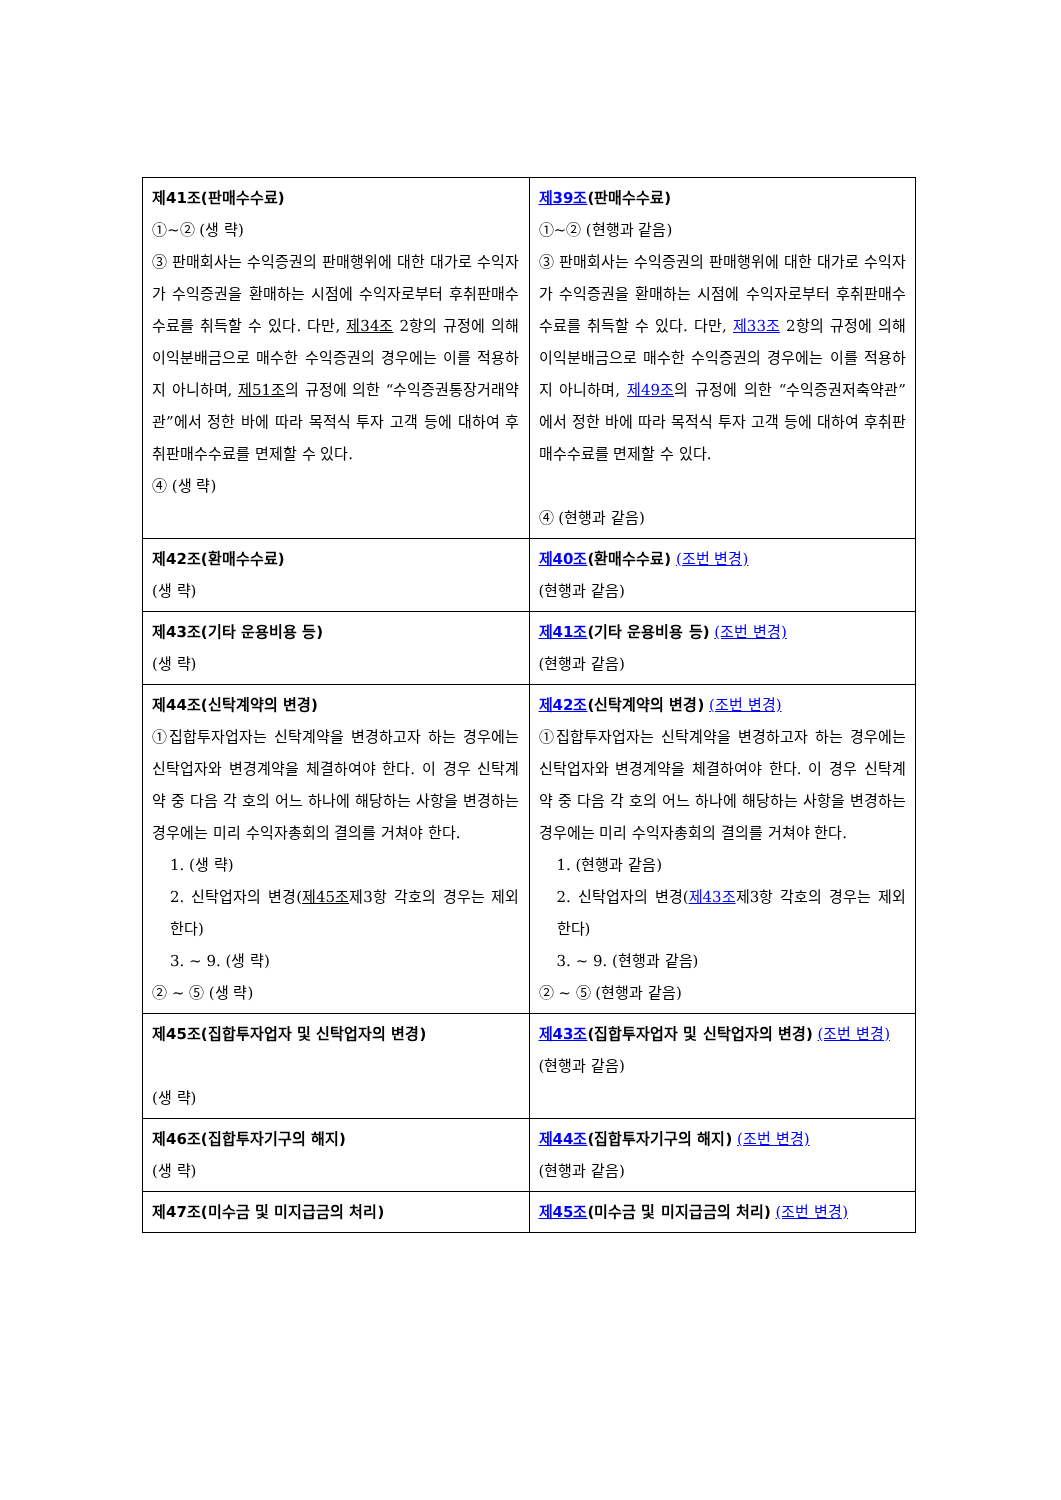| 제41조(판매수수료) ①~② (생 략) ③ 판매회사는 수익증권의 판매행위에 대한 대가로 수익자가 수익증권을 환매하는 시점에 수익자로부터 후취판매수수료를 취득할 수 있다. 다만, 제34조 2항의 규정에 의해 이익분배금으로 매수한 수익증권의 경우에는 이를 적용하지 아니하며, 제51조 의 규정에 의한 “수익증권통장거래약관”에서 정한 바에 따라 목적식 투자 고객 등에 대하여 후취판매수수료를 면제할 수 있다. ④ (생 략) | 제39조 (판매수수료) ①~② (현행과 같음) ③ 판매회사는 수익증권의 판매행위에 대한 대가로 수익자가 수익증권을 환매하는 시점에 수익자로부터 후취판매수수료를 취득할 수 있다. 다만, 제33조 2항의 규정에 의해 이익분배금으로 매수한 수익증권의 경우에는 이를 적용하지 아니하며, 제49조 의 규정에 의한 “수익증권저축약관”에서 정한 바에 따라 목적식 투자 고객 등에 대하여 후취판매수수료를 면제할 수 있다. ④ (현행과 같음) |
| 제42조(환매수수료) (생 략) | 제40조 (환매수수료) (조번 변경) (현행과 같음) |
| 제43조(기타 운용비용 등) (생 략) | 제41조 (기타 운용비용 등) (조번 변경) (현행과 같음) |
| 제44조(신탁계약의 변경) ①집합투자업자는 신탁계약을 변경하고자 하는 경우에는 신탁업자와 변경계약을 체결하여야 한다. 이 경우 신탁계약 중 다음 각 호의 어느 하나에 해당하는 사항을 변경하는 경우에는 미리 수익자총회의 결의를 거쳐야 한다. 1. (생 략) 2. 신탁업자의 변경( 제45조 제3항 각호의 경우는 제외한다) 3. ~ 9. (생 략) ② ~ ⑤ (생 략) | 제42조 (신탁계약의 변경) (조번 변경) ①집합투자업자는 신탁계약을 변경하고자 하는 경우에는 신탁업자와 변경계약을 체결하여야 한다. 이 경우 신탁계약 중 다음 각 호의 어느 하나에 해당하는 사항을 변경하는 경우에는 미리 수익자총회의 결의를 거쳐야 한다. 1. (현행과 같음) 2. 신탁업자의 변경( 제43조 제3항 각호의 경우는 제외한다) 3. ~ 9. (현행과 같음) ② ~ ⑤ (현행과 같음) |
| 제45조(집합투자업자 및 신탁업자의 변경) (생 략) | 제43조 (집합투자업자 및 신탁업자의 변경) (조번 변경) (현행과 같음) |
| 제46조(집합투자기구의 해지) (생 략) | 제44조 (집합투자기구의 해지) (조번 변경) (현행과 같음) |
| 제47조(미수금 및 미지급금의 처리) | 제45조 (미수금 및 미지급금의 처리) (조번 변경) |